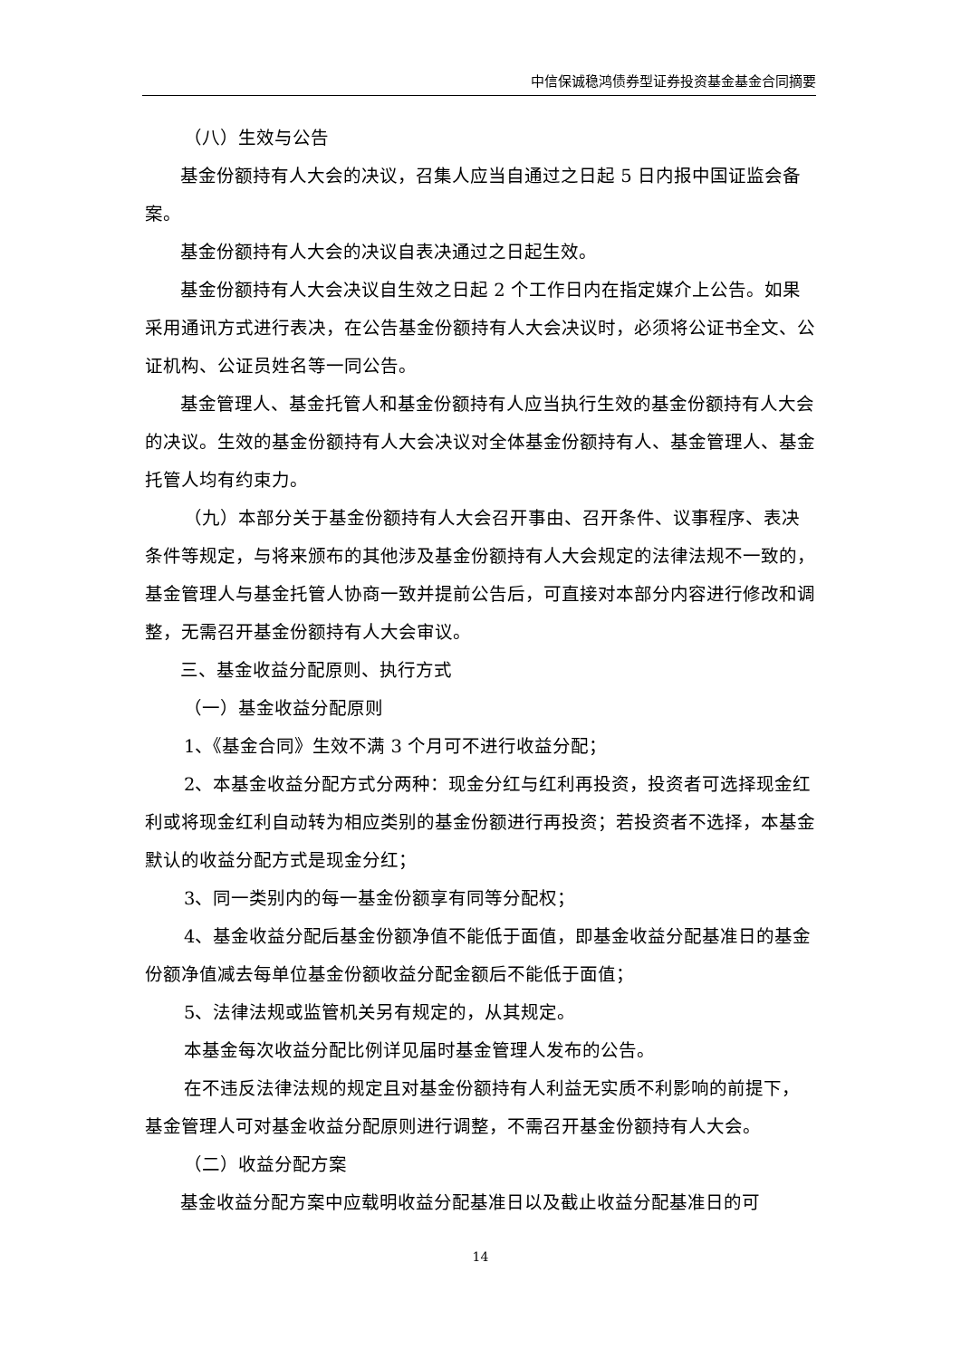中信保诚稳鸿债券型证券投资基金基金合同摘要
（八）生效与公告
基金份额持有人大会的决议，召集人应当自通过之日起 5 日内报中国证监会备案。
基金份额持有人大会的决议自表决通过之日起生效。
基金份额持有人大会决议自生效之日起 2 个工作日内在指定媒介上公告。如果采用通讯方式进行表决，在公告基金份额持有人大会决议时，必须将公证书全文、公证机构、公证员姓名等一同公告。
基金管理人、基金托管人和基金份额持有人应当执行生效的基金份额持有人大会的决议。生效的基金份额持有人大会决议对全体基金份额持有人、基金管理人、基金托管人均有约束力。
（九）本部分关于基金份额持有人大会召开事由、召开条件、议事程序、表决条件等规定，与将来颁布的其他涉及基金份额持有人大会规定的法律法规不一致的，基金管理人与基金托管人协商一致并提前公告后，可直接对本部分内容进行修改和调整，无需召开基金份额持有人大会审议。
三、基金收益分配原则、执行方式
（一）基金收益分配原则
1、《基金合同》生效不满 3 个月可不进行收益分配；
2、本基金收益分配方式分两种：现金分红与红利再投资，投资者可选择现金红利或将现金红利自动转为相应类别的基金份额进行再投资；若投资者不选择，本基金默认的收益分配方式是现金分红；
3、同一类别内的每一基金份额享有同等分配权；
4、基金收益分配后基金份额净值不能低于面值，即基金收益分配基准日的基金份额净值减去每单位基金份额收益分配金额后不能低于面值；
5、法律法规或监管机关另有规定的，从其规定。
本基金每次收益分配比例详见届时基金管理人发布的公告。
在不违反法律法规的规定且对基金份额持有人利益无实质不利影响的前提下，基金管理人可对基金收益分配原则进行调整，不需召开基金份额持有人大会。
（二）收益分配方案
基金收益分配方案中应载明收益分配基准日以及截止收益分配基准日的可
14